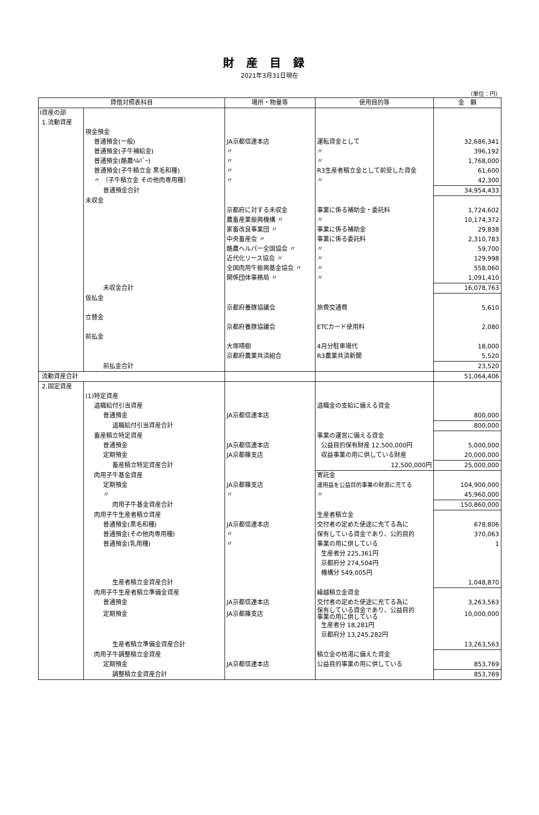財産目録
2021年3月31日現在
（単位：円）
| 貸借対照表科目 | | 場所・物量等 | 使用目的等 | 金 額 |
| --- | --- | --- | --- | --- |
| Ⅰ資産の部 | | | | |
| 1.流動資産 | | | | |
| | 現金預金 | | | |
| | 普通預金(一般) | JA京都信連本店 | 運転資金として | 32,686,341 |
| | 普通預金(子牛補給金) | 〃 | 〃 | 396,192 |
| | 普通預金(酪農ﾍﾙﾊﾟｰ) | 〃 | 〃 | 1,768,000 |
| | 普通預金(子牛積立金 黒毛和種) | 〃 | R3生産者積立金として前受した資金 | 61,600 |
| | 〃 （子牛積立金 その他肉専用種） | 〃 | 〃 | 42,300 |
| | 普通預金合計 | | | 34,954,433 |
| | 未収金 | | | |
| | | 京都府に対する未収金 | 事業に係る補助金・委託料 | 1,724,602 |
| | | 農畜産業振興機構 〃 | 〃 | 10,174,372 |
| | | 家畜改良事業団 〃 | 事業に係る補助金 | 29,838 |
| | | 中央畜産会 〃 | 事業に係る委託料 | 2,310,783 |
| | | 酪農ヘルパー全国協会 〃 | 〃 | 59,700 |
| | | 近代化リース協会 〃 | 〃 | 129,998 |
| | | 全国肉用牛振興基金協会 〃 | 〃 | 558,060 |
| | | 関係団体事務局 〃 | 〃 | 1,091,410 |
| | 未収金合計 | | | 16,078,763 |
| | 仮払金 | | | |
| | | 京都府養豚協議会 | 旅費交通費 | 5,610 |
| | 立替金 | | | |
| | | 京都府養豚協議会 | ETCカード使用料 | 2,080 |
| | 前払金 | | | |
| | | 大塚晴樹 | 4月分駐車場代 | 18,000 |
| | | 京都府農業共済組合 | R3農業共済新聞 | 5,520 |
| | 前払金合計 | | | 23,520 |
| 流動資産合計 | | | | 51,064,406 |
| 2.固定資産 | | | | |
| | (1)特定資産 | | | |
| | 退職給付引当資産 | | 退職金の支給に備える資金 | |
| | 普通預金 | JA京都信連本店 | | 800,000 |
| | 退職給付引当資産合計 | | | 800,000 |
| | 畜産積立特定資産 | | 事業の運営に備える資金 | |
| | 普通預金 | JA京都信連本店 | 公益目的保有財産 12,500,000円 | 5,000,000 |
| | 定期預金 | JA京都篠支店 | 収益事業の用に供している財産 | 20,000,000 |
| | 畜産積立特定資産合計 | | 12,500,000円 | 25,000,000 |
| | 肉用子牛基金資産 | | 寄託金 | |
| | 定期預金 | JA京都篠支店 | 運用益を公益目的事業の財源に充てる | 104,900,000 |
| | 〃 | 〃 | 〃 | 45,960,000 |
| | 肉用子牛基金資産合計 | | | 150,860,000 |
| | 肉用子牛生産者積立資産 | | 生産者積立金 | |
| | 普通預金(黒毛和種) | JA京都信連本店 | 交付者の定めた使途に充てる為に | 678,806 |
| | 普通預金(その他肉専用種) | 〃 | 保有している資金であり、公的目的 | 370,063 |
| | 普通預金(乳用種) | 〃 | 事業の用に供している | 1 |
| | | | 生産者分 225,361円 | |
| | | | 京都府分 274,504円 | |
| | | | 機構分 549,005円 | |
| | 生産者積立金資産合計 | | | 1,048,870 |
| | 肉用子牛生産者積立準備金資産 | | 繰越積立金資金 | |
| | 普通預金 | JA京都信連本店 | 交付者の定めた使途に充てる為に | 3,263,563 |
| | 定期預金 | JA京都篠支店 | 保有している資金であり、公益目的 事業の用に供している | 10,000,000 |
| | | | 生産者分 18,281円 | |
| | | | 京都府分 13,245,282円 | |
| | 生産者積立準備金資産合計 | | | 13,263,563 |
| | 肉用子牛調整積立金資産 | | 積立金の枯渇に備えた資金 | |
| | 定期預金 | JA京都信連本店 | 公益目的事業の用に供している | 853,769 |
| | 調整積立金資産合計 | | | 853,769 |